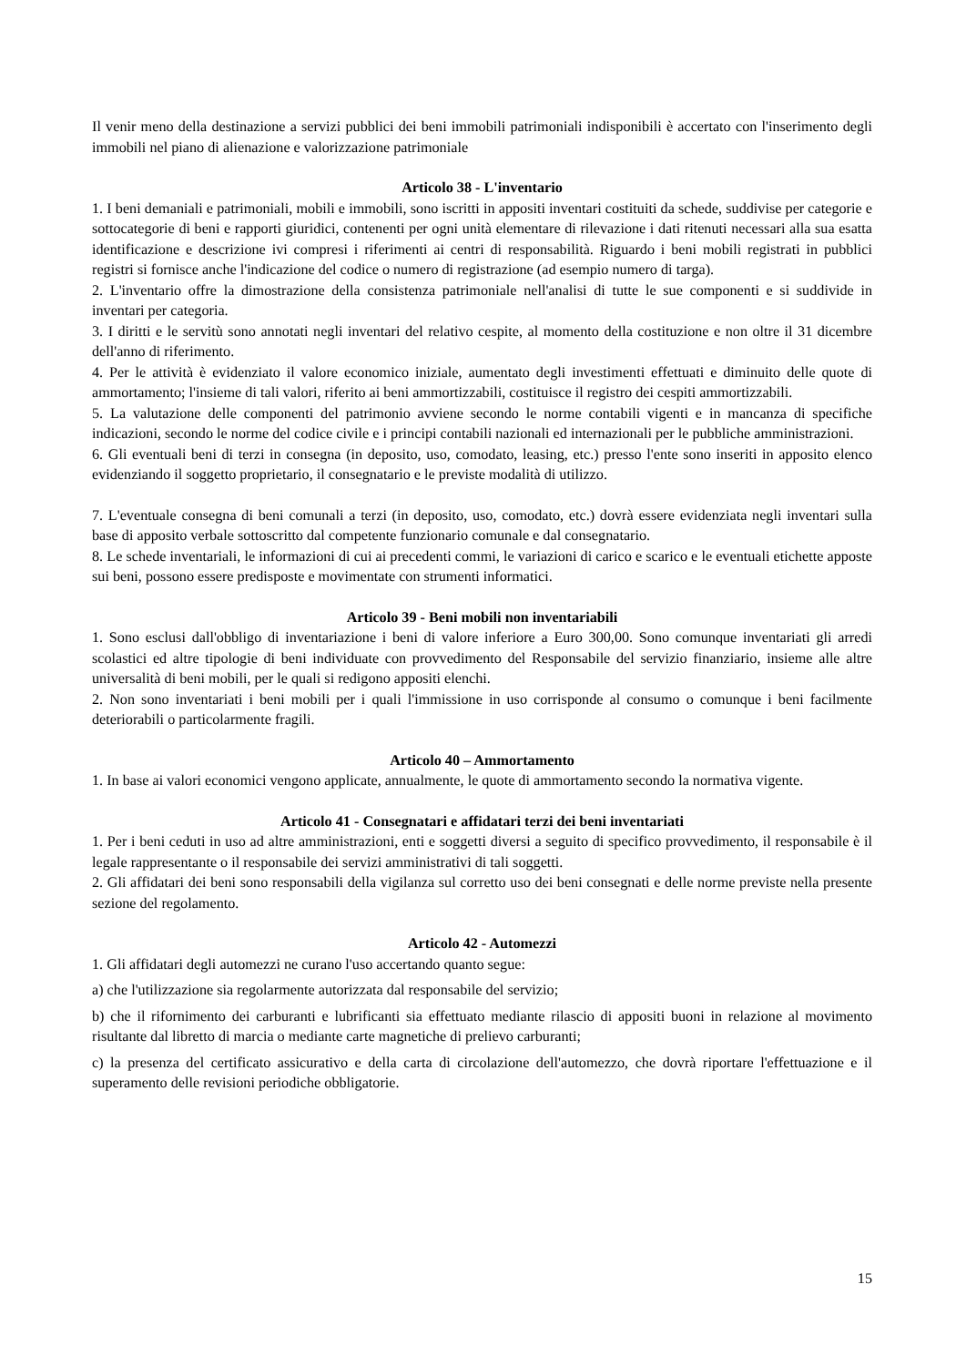Il venir meno della destinazione a servizi pubblici dei beni immobili patrimoniali indisponibili è accertato con l'inserimento degli immobili nel piano di alienazione e valorizzazione patrimoniale
Articolo 38 - L'inventario
1. I beni demaniali e patrimoniali, mobili e immobili, sono iscritti in appositi inventari costituiti da schede, suddivise per categorie e sottocategorie di beni e rapporti giuridici, contenenti per ogni unità elementare di rilevazione i dati ritenuti necessari alla sua esatta identificazione e descrizione ivi compresi i riferimenti ai centri di responsabilità. Riguardo i beni mobili registrati in pubblici registri si fornisce anche l'indicazione del codice o numero di registrazione (ad esempio numero di targa).
2. L'inventario offre la dimostrazione della consistenza patrimoniale nell'analisi di tutte le sue componenti e si suddivide in inventari per categoria.
3. I diritti e le servitù sono annotati negli inventari del relativo cespite, al momento della costituzione e non oltre il 31 dicembre dell'anno di riferimento.
4. Per le attività è evidenziato il valore economico iniziale, aumentato degli investimenti effettuati e diminuito delle quote di ammortamento; l'insieme di tali valori, riferito ai beni ammortizzabili, costituisce il registro dei cespiti ammortizzabili.
5. La valutazione delle componenti del patrimonio avviene secondo le norme contabili vigenti e in mancanza di specifiche indicazioni, secondo le norme del codice civile e i principi contabili nazionali ed internazionali per le pubbliche amministrazioni.
6. Gli eventuali beni di terzi in consegna (in deposito, uso, comodato, leasing, etc.) presso l'ente sono inseriti in apposito elenco evidenziando il soggetto proprietario, il consegnatario e le previste modalità di utilizzo.
7. L'eventuale consegna di beni comunali a terzi (in deposito, uso, comodato, etc.) dovrà essere evidenziata negli inventari sulla base di apposito verbale sottoscritto dal competente funzionario comunale e dal consegnatario.
8. Le schede inventariali, le informazioni di cui ai precedenti commi, le variazioni di carico e scarico e le eventuali etichette apposte sui beni, possono essere predisposte e movimentate con strumenti informatici.
Articolo 39 - Beni mobili non inventariabili
1. Sono esclusi dall'obbligo di inventariazione i beni di valore inferiore a Euro 300,00. Sono comunque inventariati gli arredi scolastici ed altre tipologie di beni individuate con provvedimento del Responsabile del servizio finanziario, insieme alle altre universalità di beni mobili, per le quali si redigono appositi elenchi.
2. Non sono inventariati i beni mobili per i quali l'immissione in uso corrisponde al consumo o comunque i beni facilmente deteriorabili o particolarmente fragili.
Articolo 40 – Ammortamento
1. In base ai valori economici vengono applicate, annualmente, le quote di ammortamento secondo la normativa vigente.
Articolo 41 - Consegnatari e affidatari terzi dei beni inventariati
1. Per i beni ceduti in uso ad altre amministrazioni, enti e soggetti diversi a seguito di specifico provvedimento, il responsabile è il legale rappresentante o il responsabile dei servizi amministrativi di tali soggetti.
2. Gli affidatari dei beni sono responsabili della vigilanza sul corretto uso dei beni consegnati e delle norme previste nella presente sezione del regolamento.
Articolo 42 - Automezzi
1. Gli affidatari degli automezzi ne curano l'uso accertando quanto segue:
a) che l'utilizzazione sia regolarmente autorizzata dal responsabile del servizio;
b) che il rifornimento dei carburanti e lubrificanti sia effettuato mediante rilascio di appositi buoni in relazione al movimento risultante dal libretto di marcia o mediante carte magnetiche di prelievo carburanti;
c) la presenza del certificato assicurativo e della carta di circolazione dell'automezzo, che dovrà riportare l'effettuazione e il superamento delle revisioni periodiche obbligatorie.
15